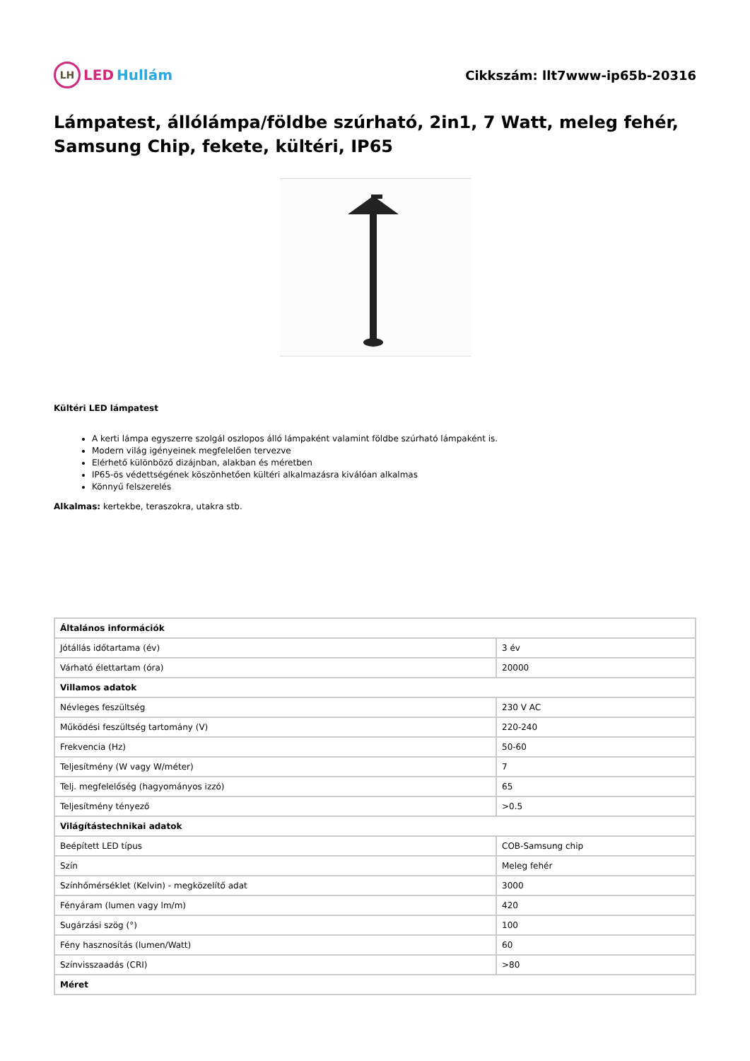LH LED Hullám Cikkszám: llt7www-ip65b-20316
Lámpatest, állólámpa/földbe szúrható, 2in1, 7 Watt, meleg fehér, Samsung Chip, fekete, kültéri, IP65
Kültéri LED lámpatest
A kerti lámpa egyszerre szolgál oszlopos álló lámpaként valamint földbe szúrható lámpaként is.
Modern világ igényeinek megfelelően tervezve
Elérhető különböző dizájnban, alakban és méretben
IP65-ös védettségének köszönhetően kültéri alkalmazásra kiválóan alkalmas
Könnyű felszerelés
Alkalmas: kertekbe, teraszokra, utakra stb.
| Általános információk | |
| --- | --- |
| Jótállás időtartama (év) | 3 év |
| Várható élettartam (óra) | 20000 |
| Villamos adatok | |
| Névleges feszültség | 230 V AC |
| Működési feszültség tartomány (V) | 220-240 |
| Frekvencia (Hz) | 50-60 |
| Teljesítmény (W vagy W/méter) | 7 |
| Telj. megfelelőség (hagyományos izzó) | 65 |
| Teljesítmény tényező | >0.5 |
| Világítástechnikai adatok | |
| Beépített LED típus | COB-Samsung chip |
| Szín | Meleg fehér |
| Színhőmérséklet (Kelvin) - megközelítő adat | 3000 |
| Fényáram (lumen vagy lm/m) | 420 |
| Sugárzási szög (°) | 100 |
| Fény hasznosítás (lumen/Watt) | 60 |
| Színvisszaadás (CRI) | >80 |
| Méret | |